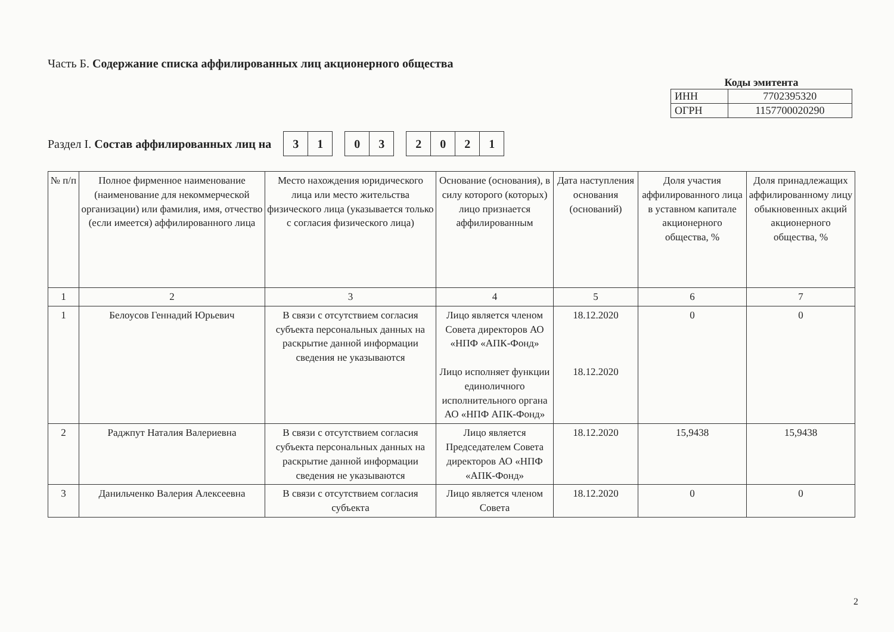Часть Б. Содержание списка аффилированных лиц акционерного общества
Коды эмитента
| ИНН | 7702395320 |
| ОГРН | 1157700020290 |
Раздел I. Состав аффилированных лиц на
| 3 | 1 |
| 0 | 3 |
| 2 | 0 | 2 | 1 |
| № п/п | Полное фирменное наименование (наименование для некоммерческой организации) или фамилия, имя, отчество (если имеется) аффилированного лица | Место нахождения юридического лица или место жительства физического лица (указывается только с согласия физического лица) | Основание (основания), в силу которого (которых) лицо признается аффилированным | Дата наступления основания (оснований) | Доля участия аффилированного лица в уставном капитале акционерного общества, % | Доля принадлежащих аффилированному лицу обыкновенных акций акционерного общества, % |
| --- | --- | --- | --- | --- | --- | --- |
| 1 | 2 | 3 | 4 | 5 | 6 | 7 |
| 1 | Белоусов Геннадий Юрьевич | В связи с отсутствием согласия субъекта персональных данных на раскрытие данной информации сведения не указываются | Лицо является членом Совета директоров АО «НПФ «АПК-Фонд» Лицо исполняет функции единоличного исполнительного органа АО «НПФ АПК-Фонд» | 18.12.2020 18.12.2020 | 0 | 0 |
| 2 | Раджпут Наталия Валериевна | В связи с отсутствием согласия субъекта персональных данных на раскрытие данной информации сведения не указываются | Лицо является Председателем Совета директоров АО «НПФ «АПК-Фонд» | 18.12.2020 | 15,9438 | 15,9438 |
| 3 | Данильченко Валерия Алексеевна | В связи с отсутствием согласия субъекта | Лицо является членом Совета | 18.12.2020 | 0 | 0 |
2